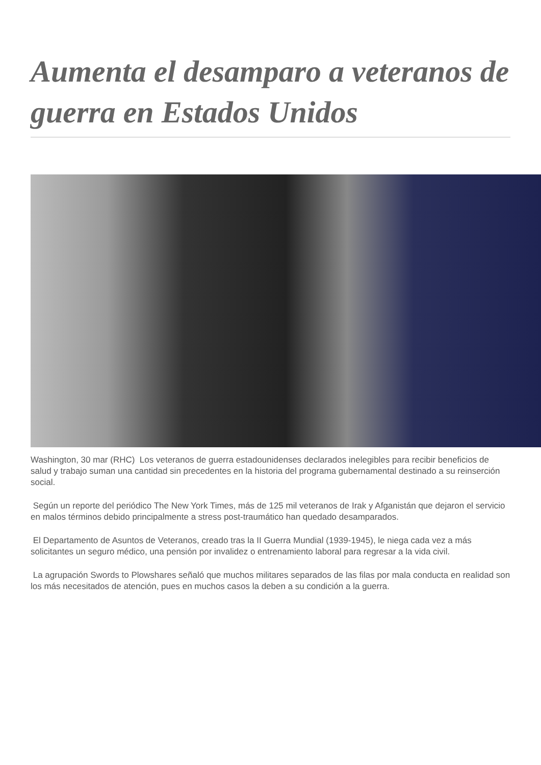Aumenta el desamparo a veteranos de guerra en Estados Unidos
Washington, 30 mar (RHC) Los veteranos de guerra estadounidenses declarados inelegibles para recibir beneficios de salud y trabajo suman una cantidad sin precedentes en la historia del programa gubernamental destinado a su reinserción social.
Según un reporte del periódico The New York Times, más de 125 mil veteranos de Irak y Afganistán que dejaron el servicio en malos términos debido principalmente a stress post-traumático han quedado desamparados.
El Departamento de Asuntos de Veteranos, creado tras la II Guerra Mundial (1939-1945), le niega cada vez a más solicitantes un seguro médico, una pensión por invalidez o entrenamiento laboral para regresar a la vida civil.
La agrupación Swords to Plowshares señaló que muchos militares separados de las filas por mala conducta en realidad son los más necesitados de atención, pues en muchos casos la deben a su condición a la guerra.